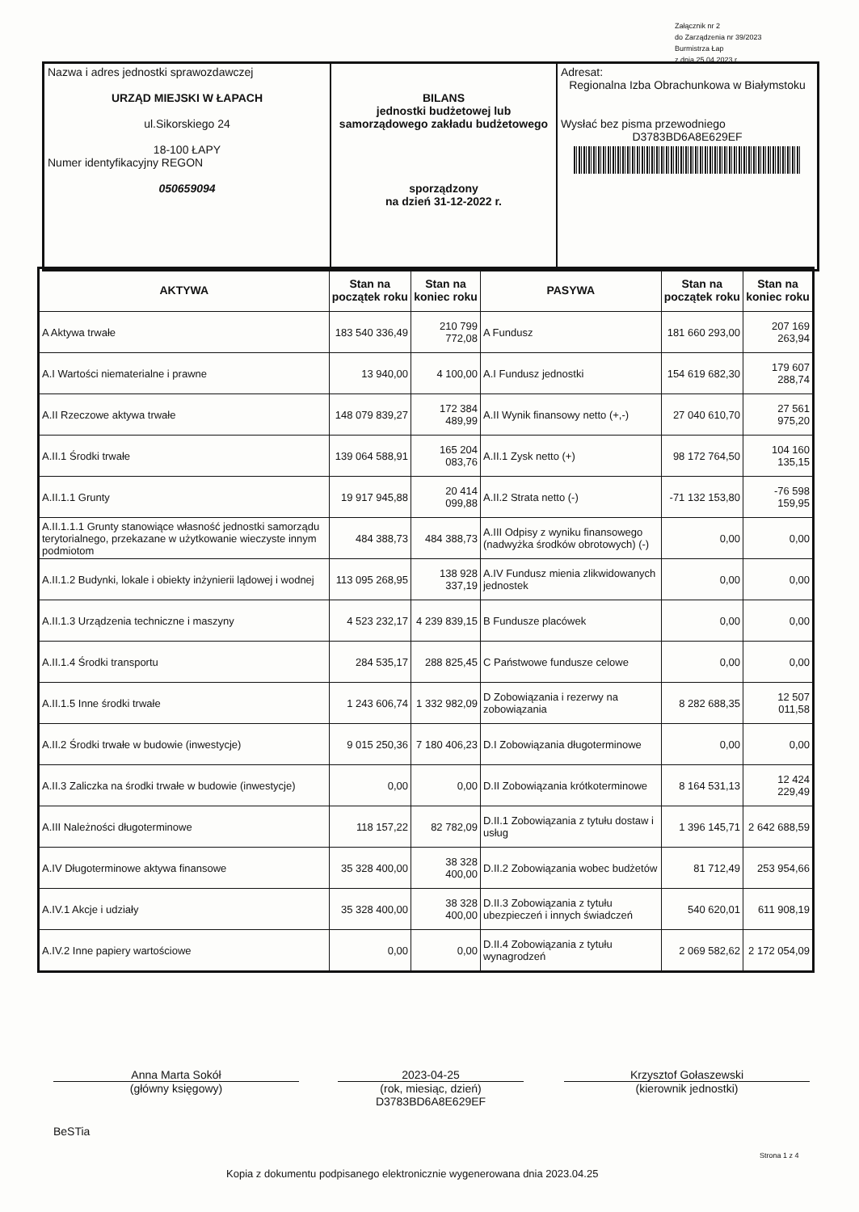Załącznik nr 2
do Zarządzenia nr 39/2023
Burmistrza Łap
z dnia 25.04.2023 r.
| Nazwa i adres jednostki sprawozdawczej URZĄD MIEJSKI W ŁAPACH ul.Sikorskiego 24 18-100 ŁAPY Numer identyfikacyjny REGON 050659094 | BILANS jednostki budżetowej lub samorządowego zakładu budżetowego sporządzony na dzień 31-12-2022 r. | Adresat: Regionalna Izba Obrachunkowa w Białymstoku Wysłać bez pisma przewodniego D3783BD6A8E629EF |
| AKTYWA | Stan na początek roku | Stan na koniec roku | PASYWA | Stan na początek roku | Stan na koniec roku |
| --- | --- | --- | --- | --- | --- |
| A Aktywa trwałe | 183 540 336,49 | 210 799 772,08 | A Fundusz | 181 660 293,00 | 207 169 263,94 |
| A.I Wartości niematerialne i prawne | 13 940,00 | 4 100,00 | A.I Fundusz jednostki | 154 619 682,30 | 179 607 288,74 |
| A.II Rzeczowe aktywa trwałe | 148 079 839,27 | 172 384 489,99 | A.II Wynik finansowy netto (+,-) | 27 040 610,70 | 27 561 975,20 |
| A.II.1 Środki trwałe | 139 064 588,91 | 165 204 083,76 | A.II.1 Zysk netto (+) | 98 172 764,50 | 104 160 135,15 |
| A.II.1.1 Grunty | 19 917 945,88 | 20 414 099,88 | A.II.2 Strata netto (-) | -71 132 153,80 | -76 598 159,95 |
| A.II.1.1.1 Grunty stanowiące własność jednostki samorządu terytorialnego, przekazane w użytkowanie wieczyste innym podmiotom | 484 388,73 | 484 388,73 | A.III Odpisy z wyniku finansowego (nadwyżka środków obrotowych) (-) | 0,00 | 0,00 |
| A.II.1.2 Budynki, lokale i obiekty inżynierii lądowej i wodnej | 113 095 268,95 | 138 928 337,19 | A.IV Fundusz mienia zlikwidowanych jednostek | 0,00 | 0,00 |
| A.II.1.3 Urządzenia techniczne i maszyny | 4 523 232,17 | 4 239 839,15 | B Fundusze placówek | 0,00 | 0,00 |
| A.II.1.4 Środki transportu | 284 535,17 | 288 825,45 | C Państwowe fundusze celowe | 0,00 | 0,00 |
| A.II.1.5 Inne środki trwałe | 1 243 606,74 | 1 332 982,09 | D Zobowiązania i rezerwy na zobowiązania | 8 282 688,35 | 12 507 011,58 |
| A.II.2 Środki trwałe w budowie (inwestycje) | 9 015 250,36 | 7 180 406,23 | D.I Zobowiązania długoterminowe | 0,00 | 0,00 |
| A.II.3 Zaliczka na środki trwałe w budowie (inwestycje) | 0,00 | 0,00 | D.II Zobowiązania krótkoterminowe | 8 164 531,13 | 12 424 229,49 |
| A.III Należności długoterminowe | 118 157,22 | 82 782,09 | D.II.1 Zobowiązania z tytułu dostaw i usług | 1 396 145,71 | 2 642 688,59 |
| A.IV Długoterminowe aktywa finansowe | 35 328 400,00 | 38 328 400,00 | D.II.2 Zobowiązania wobec budżetów | 81 712,49 | 253 954,66 |
| A.IV.1 Akcje i udziały | 35 328 400,00 | 38 328 400,00 | D.II.3 Zobowiązania z tytułu ubezpieczeń i innych świadczeń | 540 620,01 | 611 908,19 |
| A.IV.2 Inne papiery wartościowe | 0,00 | 0,00 | D.II.4 Zobowiązania z tytułu wynagrodzeń | 2 069 582,62 | 2 172 054,09 |
Anna Marta Sokół
(główny księgowy)
2023-04-25
(rok, miesiąc, dzień)
D3783BD6A8E629EF
Krzysztof Gołaszewski
(kierownik jednostki)
BeSTia
Strona 1 z 4
Kopia z dokumentu podpisanego elektronicznie wygenerowana dnia 2023.04.25